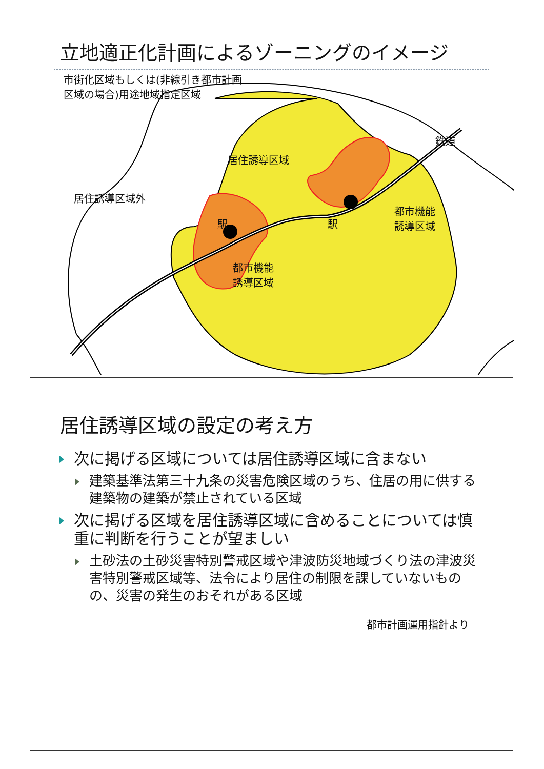立地適正化計画によるゾーニングのイメージ
市街化区域もしくは(非線引き都市計画
区域の場合)用途地域指定区域
鉄道
居住誘導区域
居住誘導区域外
都市機能
誘導区域
駅 駅
都市機能
誘導区域
居住誘導区域の設定の考え方
次に掲げる区域については居住誘導区域に含まない
建築基準法第三十九条の災害危険区域のうち、住居の用に供する建築物の建築が禁止されている区域
次に掲げる区域を居住誘導区域に含めることについては慎重に判断を行うことが望ましい
土砂法の土砂災害特別警戒区域や津波防災地域づくり法の津波災害特別警戒区域等、法令により居住の制限を課していないものの、災害の発生のおそれがある区域
都市計画運用指針より